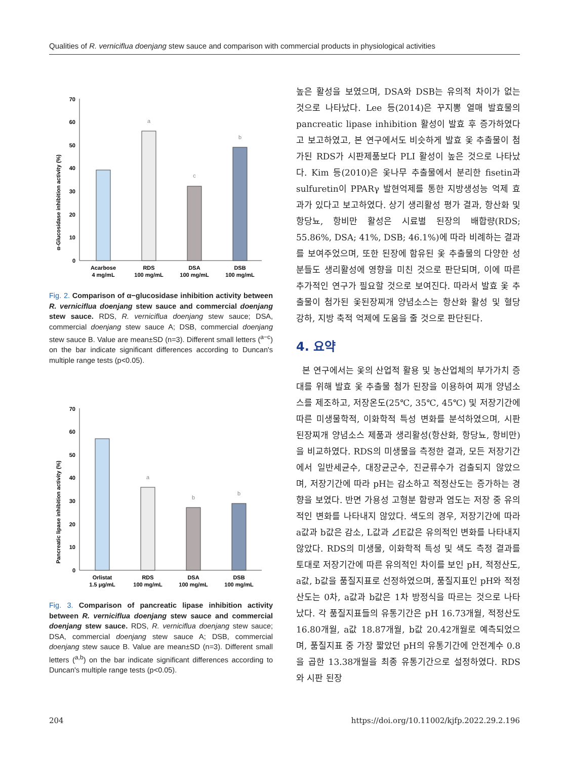Qualities of R. verniciflua doenjang stew sauce and comparison with commercial products in physiological activities
α-Glucosidase inhibition activity (%)
70
60
50
40
30
20
10
0
a
c
b
Acarbose
4 mg/mL
RDS
100 mg/mL
DSA
100 mg/mL
DSB
100 mg/mL
Fig. 2. Comparison of α−glucosidase inhibition activity between R. verniciflua doenjang stew sauce and commercial doenjang stew sauce. RDS, R. verniciflua doenjang stew sauce; DSA, commercial doenjang stew sauce A; DSB, commercial doenjang stew sauce B. Value are mean±SD (n=3). Different small letters (<sup>a−c</sup>) on the bar indicate significant differences according to Duncan's multiple range tests (p<0.05).
Pancreatic lipase inhibition activity (%)
70
60
50
40
30
20
10
0
a
b
b
Orlistat
1.5 μg/mL
RDS
100 mg/mL
DSA
100 mg/mL
DSB
100 mg/mL
Fig. 3. Comparison of pancreatic lipase inhibition activity between R. verniciflua doenjang stew sauce and commercial doenjang stew sauce. RDS, R. verniciflua doenjang stew sauce; DSA, commercial doenjang stew sauce A; DSB, commercial doenjang stew sauce B. Value are mean±SD (n=3). Different small letters (<sup>a,b</sup>) on the bar indicate significant differences according to Duncan's multiple range tests (p<0.05).
높은 활성을 보였으며, DSA와 DSB는 유의적 차이가 없는 것으로 나타났다. Lee 등(2014)은 꾸지뽕 열매 발효물의 pancreatic lipase inhibition 활성이 발효 후 증가하였다고 보고하였고, 본 연구에서도 비슷하게 발효 옻 추출물이 첨가된 RDS가 시판제품보다 PLI 활성이 높은 것으로 나타났다. Kim 등(2010)은 옻나무 추출물에서 분리한 fisetin과 sulfuretin이 PPARγ 발현억제를 통한 지방생성능 억제 효과가 있다고 보고하였다. 상기 생리활성 평가 결과, 항산화 및 항당뇨, 항비만 활성은 시료별 된장의 배합량(RDS; 55.86%, DSA; 41%, DSB; 46.1%)에 따라 비례하는 결과를 보여주었으며, 또한 된장에 함유된 옻 추출물의 다양한 성분들도 생리활성에 영향을 미친 것으로 판단되며, 이에 따른 추가적인 연구가 필요할 것으로 보여진다. 따라서 발효 옻 추출물이 첨가된 옻된장찌개 양념소스는 항산화 활성 및 혈당 강하, 지방 축적 억제에 도움을 줄 것으로 판단된다.
4. 요약
본 연구에서는 옻의 산업적 활용 및 농산업체의 부가가치 증대를 위해 발효 옻 추출물 첨가 된장을 이용하여 찌개 양념소스를 제조하고, 저장온도(25℃, 35℃, 45℃) 및 저장기간에 따른 미생물학적, 이화학적 특성 변화를 분석하였으며, 시판 된장찌개 양념소스 제품과 생리활성(항산화, 항당뇨, 항비만)을 비교하였다. RDS의 미생물을 측정한 결과, 모든 저장기간에서 일반세균수, 대장균군수, 진균류수가 검출되지 않았으며, 저장기간에 따라 pH는 감소하고 적정산도는 증가하는 경향을 보였다. 반면 가용성 고형분 함량과 염도는 저장 중 유의적인 변화를 나타내지 않았다. 색도의 경우, 저장기간에 따라 a값과 b값은 감소, L값과 ⊿E값은 유의적인 변화를 나타내지 않았다. RDS의 미생물, 이화학적 특성 및 색도 측정 결과를 토대로 저장기간에 따른 유의적인 차이를 보인 pH, 적정산도, a값, b값을 품질지표로 선정하였으며, 품질지표인 pH와 적정산도는 0차, a값과 b값은 1차 방정식을 따르는 것으로 나타났다. 각 품질지표들의 유통기간은 pH 16.73개월, 적정산도 16.80개월, a값 18.87개월, b값 20.42개월로 예측되었으며, 품질지표 중 가장 짧았던 pH의 유통기간에 안전계수 0.8을 곱한 13.38개월을 최종 유통기간으로 설정하였다. RDS와 시판 된장
204 https://doi.org/10.11002/kjfp.2022.29.2.196